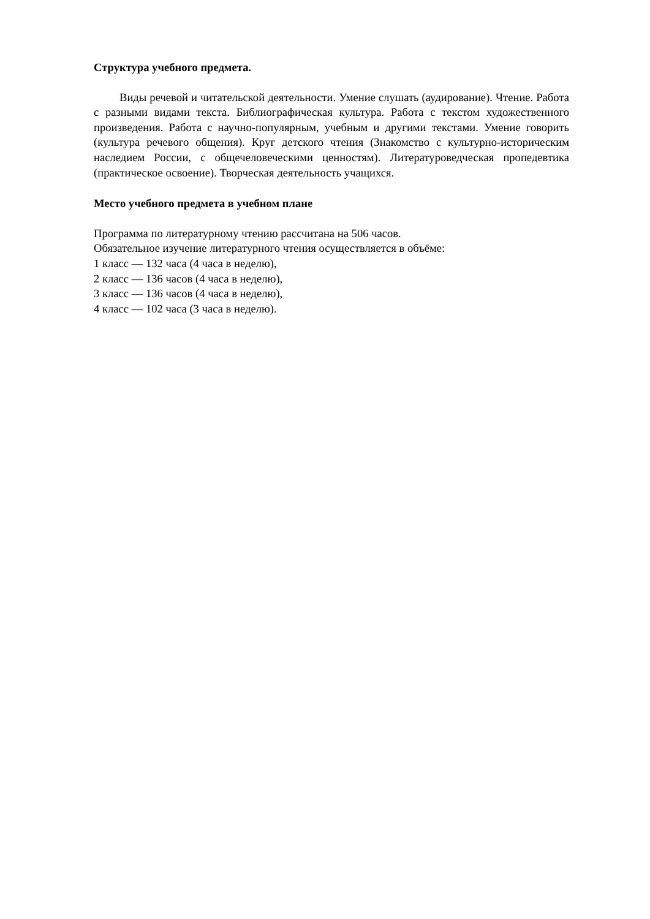Структура учебного предмета.
Виды речевой и читательской деятельности. Умение слушать (аудирование). Чтение. Работа с разными видами текста. Библиографическая культура. Работа с текстом художественного произведения. Работа с научно-популярным, учебным и другими текстами. Умение говорить (культура речевого общения). Круг детского чтения (Знакомство с культурно-историческим наследием России, с общечеловеческими ценностям). Литературоведческая пропедевтика (практическое освоение). Творческая деятельность учащихся.
Место учебного предмета в учебном плане
Программа по литературному чтению рассчитана на 506 часов.
Обязательное изучение литературного чтения осуществляется в объёме:
1 класс — 132 часа (4 часа в неделю),
2 класс — 136 часов (4 часа в неделю),
3 класс — 136 часов (4 часа в неделю),
4 класс — 102 часа (3 часа в неделю).